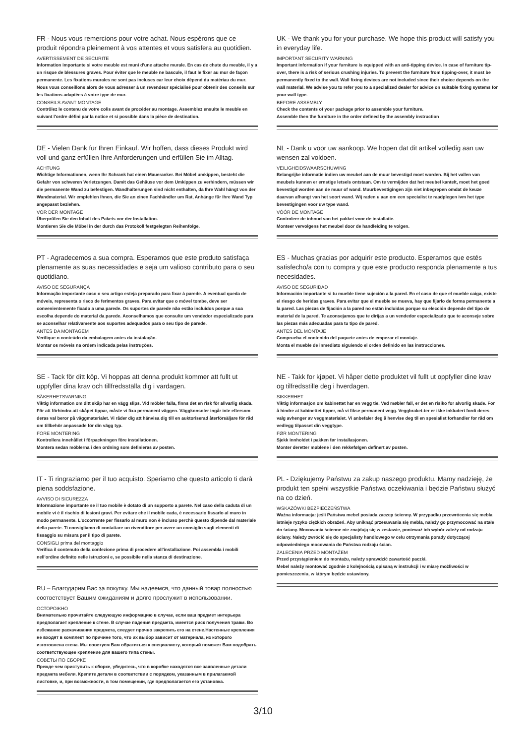FR - Nous vous remercions pour votre achat. Nous espérons que ce produit répondra pleinement à vos attentes et vous satisfera au quotidien.
AVERTISSEMENT DE SECURITE
Information importante si votre meuble est muni d'une attache murale. En cas de chute du meuble, il y a un risque de blessures graves. Pour éviter que le meuble ne bascule, il faut le fixer au mur de façon permanente. Les fixations murales ne sont pas incluses car leur choix dépend du matériau du mur. Nous vous conseillons alors de vous adresser à un revendeur spécialisé pour obtenir des conseils sur les fixations adaptées à votre type de mur.
CONSEILS AVANT MONTAGE
Contrôlez le contenu de votre colis avant de procéder au montage. Assemblez ensuite le meuble en suivant l'ordre défini par la notice et si possible dans la pièce de destination.
DE - Vielen Dank für Ihren Einkauf. Wir hoffen, dass dieses Produkt wird voll und ganz erfüllen Ihre Anforderungen und erfüllen Sie im Alltag.
ACHTUNG
Wichtige Informationen, wenn Ihr Schrank hat einen Maueranker. Bei Möbel umkippen, besteht die Gefahr von schweren Verletzungen. Damit das Gehäuse vor dem Umkippen zu verhindern, müssen wir die permanente Wand zu befestigen. Wandhalterungen sind nicht enthalten, da Ihre Wahl hängt von der Wandmaterial. Wir empfehlen Ihnen, die Sie an einen Fachhändler um Rat, Anhänge für Ihre Wand Typ angepasst beziehen.
VOR DER MONTAGE
Überprüfen Sie den Inhalt des Pakets vor der Installation.
Montieren Sie die Möbel in der durch das Protokoll festgelegten Reihenfolge.
PT - Agradecemos a sua compra. Esperamos que este produto satisfaça plenamente as suas necessidades e seja um valioso contributo para o seu quotidiano.
AVISO DE SEGURANÇA
Informação importante caso o seu artigo esteja preparado para fixar à parede. A eventual queda de móveis, representa o risco de ferimentos graves. Para evitar que o móvel tombe, deve ser convenientemente fixado a uma parede. Os suportes de parede não estão incluídos porque a sua escolha depende do material da parede. Aconselhamos que consulte um vendedor especializado para se aconselhar relativamente aos suportes adequados para o seu tipo de parede.
ANTES DA MONTAGEM
Verifique o conteúdo da embalagem antes da instalação.
Montar os móveis na ordem indicada pelas instruções.
SE - Tack för ditt köp. Vi hoppas att denna produkt kommer att fullt ut uppfyller dina krav och tillfredsställa dig i vardagen.
SÄKERHETSVARNING
Viktig information om ditt skåp har en vägg slips. Vid möbler falla, finns det en risk för allvarlig skada. För att förhindra att skåpet tippar, måste vi fixa permanent väggen. Väggkonsoler ingår inte eftersom deras val beror på väggmaterialet. Vi råder dig att hänvisa dig till en auktoriserad återförsäljare för råd om tillbehör anpassade för din vägg typ.
FORE MONTERING
Kontrollera innehållet i förpackningen före installationen.
Montera sedan möblerna i den ordning som definieras av posten.
IT - Ti ringraziamo per il tuo acquisto. Speriamo che questo articolo ti darà piena soddsfazione.
AVVISO DI SICUREZZA
Informazione importante se il tuo mobile è dotato di un supporto a parete. Nel caso della caduta di un mobile vi è il rischio di lesioni gravi. Per evitare che il mobile cada, è necessario fissarlo al muro in modo permanente. L'occorrente per fissarlo al muro non è incluso perchè questo dipende dal materiale della parete. Ti consigliamo di contattare un rivenditore per avere un consiglio sugli elementi di fissaggio su misura per il tipo di parete.
CONSIGLI prima del montaggio
Verifica il contenuto della confezione prima di procedere all'installazione. Poi assembla i mobili nell'ordine definito nelle istruzioni e, se possibile nella stanza di destinazione.
RU – Благодарим Вас за покупку. Мы надеемся, что данный товар полностью соответствует Вашим ожиданиям и долго прослужит в использовании.
ОСТОРОЖНО
Внимательно прочитайте следующую информацию в случае, если ваш предмет интерьера предполагает крепление к стене. В случае падения предмета, имеется риск получения травм. Во избежание раскачивания предмета, следует прочно закрепить его на стене.Настенные крепления не входят в комплект по причине того, что их выбор зависит от материала, из которого изготовлена стена. Мы советуем Вам обратиться к специалисту, который поможет Вам подобрать соответствующее крепление для вашего типа стены.
СОВЕТЫ ПО СБОРКЕ
Прежде чем приступить к сборке, убедитесь, что в коробке находятся все заявленные детали предмета мебели. Крепите детали в соответствии с порядком, указанным в прилагаемой листовке, и, при возможности, в том помещении, где предполагается его установка.
UK - We thank you for your purchase. We hope this product will satisfy you in everyday life.
IMPORTANT SECURITY WARNING
Important information if your furniture is equipped with an anti-tipping device. In case of furniture tip-over, there is a risk of serious crushing injuries. To prevent the furniture from tipping-over, it must be permanently fixed to the wall. Wall fixing devices are not included since their choice depends on the wall material. We advise you to refer you to a specialized dealer for advice on suitable fixing systems for your wall type.
BEFORE ASSEMBLY
Check the contents of your package prior to assemble your furniture.
Assemble then the furniture in the order defined by the assembly instruction
NL - Dank u voor uw aankoop. We hopen dat dit artikel volledig aan uw wensen zal voldoen.
VEILIGHEIDSWAARSCHUWING
Belangrijke informatie indien uw meubel aan de muur bevestigd moet worden. Bij het vallen van meubels kunnen er ernstige letsels ontstaan. Om te vermijden dat het meubel kantelt, moet het goed bevestigd worden aan de muur of wand. Muurbevestigingen zijn niet inbegrepen omdat de keuze daarvan afhangt van het soort wand. Wij raden u aan om een specialist te raadplegen ivm het type bevestigingen voor uw type wand.
VÓÓR DE MONTAGE
Controleer de inhoud van het pakket voor de installatie.
Monteer vervolgens het meubel door de handleiding te volgen.
ES - Muchas gracias por adquirir este producto. Esperamos que estés satisfecho/a con tu compra y que este producto responda plenamente a tus necesidades.
AVISO DE SEGURIDAD
Información importante si tu mueble tiene sujeción a la pared. En el caso de que el mueble caiga, existe el riesgo de heridas graves. Para evitar que el mueble se mueva, hay que fijarlo de forma permanente a la pared. Las piezas de fijación a la pared no están incluidas porque su elección depende del tipo de material de la pared. Te aconsejamos que te dirijas a un vendedor especializado que te aconseje sobre las piezas más adecuadas para tu tipo de pared.
ANTES DEL MONTAJE
Comprueba el contenido del paquete antes de empezar el montaje.
Monta el mueble de inmediato siguiendo el orden definido en las instrucciones.
NE - Takk for kjøpet. Vi håper dette produktet vil fullt ut oppfyller dine krav og tilfredsstille deg i hverdagen.
SIKKERHET
Viktig informasjon om kabinettet har en vegg tie. Ved møbler fall, er det en risiko for alvorlig skade. For å hindre at kabinettet tipper, må vi fikse permanent vegg. Veggbraket-ter er ikke inkludert fordi deres valg avhenger av veggmaterialet. Vi anbefaler deg å henvise deg til en spesialist forhandler for råd om vedlegg tilpasset din veggtype.
FØR MONTERING
Sjekk innholdet i pakken før installasjonen.
Monter deretter møblene i den rekkefølgen definert av posten.
PL - Dziękujemy Państwu za zakup naszego produktu. Mamy nadzieję, że produkt ten spełni wszystkie Państwa oczekiwania i będzie Państwu służyć na co dzień.
WSKAZÓWKI BEZPIECZEŃSTWA
Ważna informacja: jeśli Państwa mebel posiada zaczep ścienny. W przypadku przewrócenia się mebla istnieje ryzyko ciężkich obrażeń. Aby uniknąć przesuwania się mebla, należy go przymocować na stałe do ściany. Mocowania ścienne nie znajdują się w zestawie, ponieważ ich wybór zależy od rodzaju ściany. Należy zwrócić się do specjalisty handlowego w celu otrzymania porady dotyczącej odpowiedniego mocowania do Państwa rodzaju ścian.
ZALECENIA PRZED MONTAŻEM
Przed przystąpieniem do montażu, należy sprawdzić zawartość paczki.
Mebel należy montować zgodnie z kolejnością opisaną w instrukcji i w miarę możliwości w pomieszczeniu, w którym będzie ustawiony.
3/10